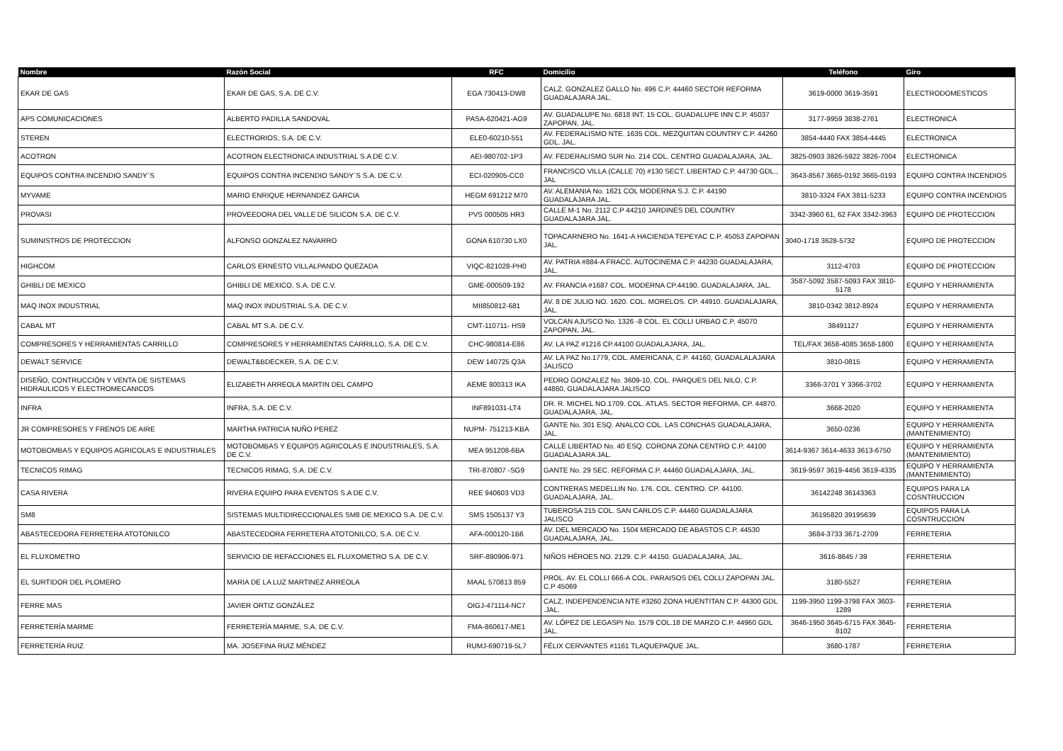| Nombre | Razón Social | RFC | Domicilio | Teléfono | Giro |
| --- | --- | --- | --- | --- | --- |
| EKAR DE GAS | EKAR DE GAS, S.A. DE C.V. | EGA 730413-DW8 | CALZ. GONZALEZ GALLO No. 496 C.P. 44460 SECTOR REFORMA GUADALAJARA JAL. | 3619-0000 3619-3591 | ELECTRODOMESTICOS |
| APS COMUNICACIONES | ALBERTO PADILLA SANDOVAL | PASA-620421-AG9 | AV. GUADALUPE No. 6818 INT. 15 COL. GUADALUPE INN C.P. 45037 ZAPOPAN, JAL. | 3177-9959 3838-2761 | ELECTRONICA |
| STEREN | ELECTRORIOS, S.A. DE C.V. | ELE0-60210-551 | AV. FEDERALISMO NTE. 1635 COL. MEZQUITAN COUNTRY C.P. 44260 GDL. JAL. | 3854-4440 FAX 3854-4445 | ELECTRONICA |
| ACOTRON | ACOTRON ELECTRONICA INDUSTRIAL S.A DE C.V. | AEI-980702-1P3 | AV. FEDERALISMO SUR No. 214 COL. CENTRO GUADALAJARA, JAL. | 3825-0903 3826-5922 3826-7004 | ELECTRONICA |
| EQUIPOS CONTRA INCENDIO SANDY´S | EQUIPOS CONTRA INCENDIO SANDY´S S.A. DE C.V. | ECI-020905-CC0 | FRANCISCO VILLA (CALLE 70) #130 SECT. LIBERTAD C.P. 44730 GDL., JAL | 3643-8567 3665-0192 3665-0193 | EQUIPO CONTRA INCENDIOS |
| MYVAME | MARIO ENRIQUE HERNANDEZ GARCIA | HEGM 691212 M70 | AV. ALEMANIA No. 1621 COL MODERNA S.J. C.P. 44190 GUADALAJARA JAL. | 3810-3324 FAX 3811-5233 | EQUIPO CONTRA INCENDIOS |
| PROVASI | PROVEEDORA DEL VALLE DE SILICON S.A. DE C.V. | PVS 000505 HR3 | CALLE M-1 No. 2112 C.P 44210 JARDINES DEL COUNTRY GUADALAJARA JAL. | 3342-3960 61, 62 FAX 3342-3963 | EQUIPO DE PROTECCION |
| SUMINISTROS DE PROTECCION | ALFONSO GONZALEZ NAVARRO | GONA 610730 LX0 | TOPACARNERO No. 1641-A HACIENDA TEPEYAC C.P. 45053 ZAPOPAN JAL. | 3040-1718 3628-5732 | EQUIPO DE PROTECCION |
| HIGHCOM | CARLOS ERNESTO VILLALPANDO QUEZADA | VIQC-821028-PH0 | AV. PATRIA #884-A FRACC. AUTOCINEMA C.P. 44230 GUADALAJARA, JAL. | 3112-4703 | EQUIPO DE PROTECCION |
| GHIBLI DE MEXICO | GHIBLI DE MEXICO, S.A. DE C.V. | GME-000509-192 | AV. FRANCIA #1687 COL. MODERNA CP.44190. GUADALAJARA, JAL. | 3587-5092 3587-5093 FAX 3810-5178 | EQUIPO Y HERRAMIENTA |
| MAQ INOX INDUSTRIAL | MAQ INOX INDUSTRIAL S.A. DE C.V. | MII850812-681 | AV. 8 DE JULIO NO. 1620. COL. MORELOS. CP. 44910. GUADALAJARA, JAL. | 3810-0342 3812-8924 | EQUIPO Y HERRAMIENTA |
| CABAL MT | CABAL MT S.A. DE C.V. | CMT-110711- HS9 | VOLCAN AJUSCO No. 1326 -8 COL. EL COLLI URBAO C.P. 45070 ZAPOPAN, JAL. | 38491127 | EQUIPO Y HERRAMIENTA |
| COMPRESORES Y HERRAMIENTAS CARRILLO | COMPRESORES Y HERRAMIENTAS CARRILLO, S.A. DE C.V. | CHC-980814-E86 | AV. LA PAZ #1216 CP.44100 GUADALAJARA, JAL. | TEL/FAX 3658-4085 3658-1800 | EQUIPO Y HERRAMIENTA |
| DEWALT SERVICE | DEWALT&BDECKER, S.A. DE C.V. | DEW 140725 Q3A | AV. LA PAZ No.1779, COL. AMERICANA, C.P. 44160, GUADALALAJARA JALISCO | 3810-0815 | EQUIPO Y HERRAMIENTA |
| DISEÑO, CONTRUCCIÓN Y VENTA DE SISTEMAS HIDRAULICOS Y ELECTROMECANICOS | ELIZABETH ARREOLA MARTIN DEL CAMPO | AEME 800313 IKA | PEDRO GONZALEZ No. 3609-10, COL. PARQUES DEL NILO, C.P. 44860, GUADALAJARA JALISCO | 3366-3701 Y 3366-3702 | EQUIPO Y HERRAMIENTA |
| INFRA | INFRA, S.A. DE C.V. | INF891031-LT4 | DR. R. MICHEL NO.1709. COL. ATLAS. SECTOR REFORMA. CP. 44870. GUADALAJARA, JAL. | 3668-2020 | EQUIPO Y HERRAMIENTA |
| JR COMPRESORES Y FRENOS DE AIRE | MARTHA PATRICIA NUÑO PEREZ | NUPM- 751213-KBA | GANTE No. 301 ESQ. ANALCO COL. LAS CONCHAS GUADALAJARA, JAL. | 3650-0236 | EQUIPO Y HERRAMIENTA (MANTENIMIENTO) |
| MOTOBOMBAS Y EQUIPOS AGRICOLAS E INDUSTRIALES | MOTOBOMBAS Y EQUIPOS AGRICOLAS E INDUSTRIALES, S.A. DE C.V. | MEA 951208-6BA | CALLE LIBERTAD No. 40 ESQ. CORONA ZONA CENTRO C.P. 44100 GUADALAJARA JAL. | 3614-9367 3614-4633 3613-6750 | EQUIPO Y HERRAMIENTA (MANTENIMIENTO) |
| TECNICOS RIMAG | TECNICOS RIMAG, S.A. DE C.V. | TRI-870807 -SG9 | GANTE No. 29 SEC. REFORMA C.P. 44460 GUADALAJARA, JAL. | 3619-9597 3619-4456 3619-4335 | EQUIPO Y HERRAMIENTA (MANTENIMIENTO) |
| CASA RIVERA | RIVERA EQUIPO PARA EVENTOS S.A DE C.V. | REE 940603 VD3 | CONTRERAS MEDELLIN No. 176. COL. CENTRO. CP. 44100. GUADALAJARA, JAL. | 36142248 36143363 | EQUIPOS PARA LA COSNTRUCCION |
| SM8 | SISTEMAS MULTIDIRECCIONALES SM8 DE MEXICO S.A. DE C.V. | SMS 1505137 Y3 | TUBEROSA 215 COL. SAN CARLOS C.P. 44460 GUADALAJARA JALISCO | 36195820 39195639 | EQUIPOS PARA LA COSNTRUCCION |
| ABASTECEDORA FERRETERA ATOTONILCO | ABASTECEDORA FERRETERA ATOTONILCO, S.A. DE C.V. | AFA-000120-1B6 | AV. DEL MERCADO No. 1504 MERCADO DE ABASTOS C.P. 44530 GUADALAJARA, JAL. | 3684-3733 3671-2709 | FERRETERIA |
| EL FLUXOMETRO | SERVICIO DE REFACCIONES EL FLUXOMETRO S.A. DE C.V. | SRF-890906-971 | NIÑOS HÉROES NO. 2129. C.P. 44150. GUADALAJARA, JAL. | 3616-8645 / 39 | FERRETERIA |
| EL SURTIDOR DEL PLOMERO | MARIA DE LA LUZ MARTINEZ ARREOLA | MAAL 570813 859 | PROL. AV. EL COLLI 666-A COL. PARAISOS DEL COLLI ZAPOPAN JAL. C.P 45069 | 3180-5527 | FERRETERIA |
| FERRE MAS | JAVIER ORTIZ GONZÁLEZ | OIGJ-471114-NC7 | CALZ. INDEPENDENCIA NTE #3260 ZONA HUENTITAN C.P. 44300 GDL .JAL. | 1199-3950 1199-3798 FAX 3603-1289 | FERRETERIA |
| FERRETERÍA MARME | FERRETERÍA MARME, S.A. DE C.V. | FMA-860617-ME1 | AV. LÓPEZ DE LEGASPI No. 1579 COL.18 DE MARZO C.P. 44960 GDL JAL. | 3646-1950 3645-6715 FAX 3645-8102 | FERRETERIA |
| FERRETERÍA RUIZ | MA. JOSEFINA RUIZ MÉNDEZ | RUMJ-690719-5L7 | FÉLIX CERVANTES #1161 TLAQUEPAQUE JAL. | 3680-1787 | FERRETERIA |